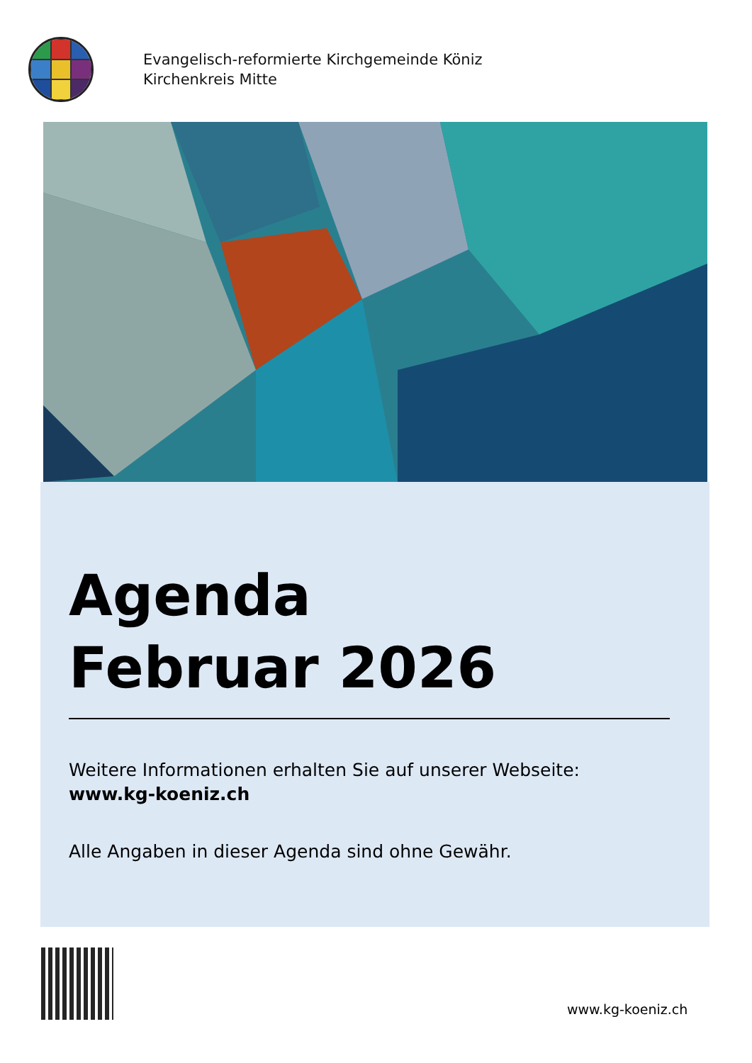Evangelisch-reformierte Kirchgemeinde Köniz
Kirchenkreis Mitte
Agenda
Februar 2026
Weitere Informationen erhalten Sie auf unserer Webseite:
www.kg-koeniz.ch
Alle Angaben in dieser Agenda sind ohne Gewähr.
www.kg-koeniz.ch